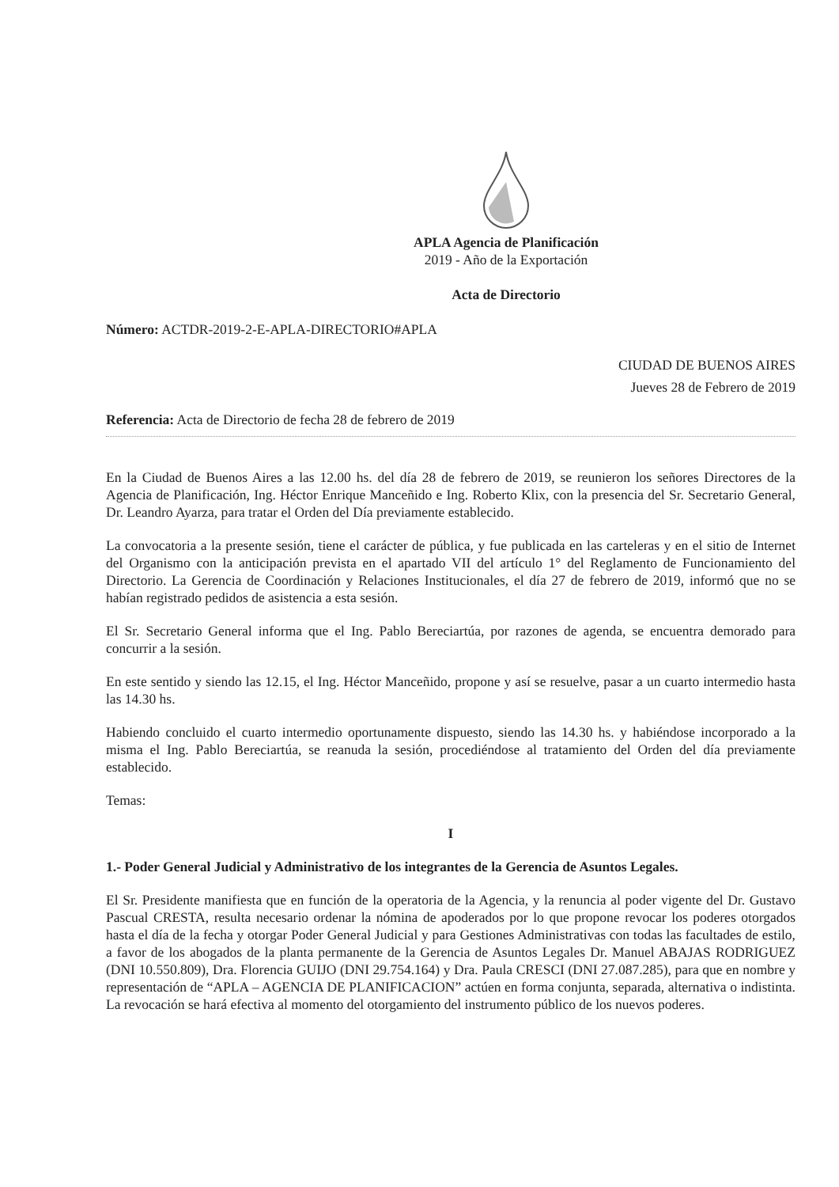APLA Agencia de Planificación
2019 - Año de la Exportación
Acta de Directorio
Número: ACTDR-2019-2-E-APLA-DIRECTORIO#APLA
CIUDAD DE BUENOS AIRES
Jueves 28 de Febrero de 2019
Referencia: Acta de Directorio de fecha 28 de febrero de 2019
En la Ciudad de Buenos Aires a las 12.00 hs. del día 28 de febrero de 2019, se reunieron los señores Directores de la Agencia de Planificación, Ing. Héctor Enrique Manceñido e Ing. Roberto Klix, con la presencia del Sr. Secretario General, Dr. Leandro Ayarza, para tratar el Orden del Día previamente establecido.
La convocatoria a la presente sesión, tiene el carácter de pública, y fue publicada en las carteleras y en el sitio de Internet del Organismo con la anticipación prevista en el apartado VII del artículo 1° del Reglamento de Funcionamiento del Directorio. La Gerencia de Coordinación y Relaciones Institucionales, el día 27 de febrero de 2019, informó que no se habían registrado pedidos de asistencia a esta sesión.
El Sr. Secretario General informa que el Ing. Pablo Bereciartúa, por razones de agenda, se encuentra demorado para concurrir a la sesión.
En este sentido y siendo las 12.15, el Ing. Héctor Manceñido, propone y así se resuelve, pasar a un cuarto intermedio hasta las 14.30 hs.
Habiendo concluido el cuarto intermedio oportunamente dispuesto, siendo las 14.30 hs. y habiéndose incorporado a la misma el Ing. Pablo Bereciartúa, se reanuda la sesión, procediéndose al tratamiento del Orden del día previamente establecido.
Temas:
I
1.- Poder General Judicial y Administrativo de los integrantes de la Gerencia de Asuntos Legales.
El Sr. Presidente manifiesta que en función de la operatoria de la Agencia, y la renuncia al poder vigente del Dr. Gustavo Pascual CRESTA, resulta necesario ordenar la nómina de apoderados por lo que propone revocar los poderes otorgados hasta el día de la fecha y otorgar Poder General Judicial y para Gestiones Administrativas con todas las facultades de estilo, a favor de los abogados de la planta permanente de la Gerencia de Asuntos Legales Dr. Manuel ABAJAS RODRIGUEZ (DNI 10.550.809), Dra. Florencia GUIJO (DNI 29.754.164) y Dra. Paula CRESCI (DNI 27.087.285), para que en nombre y representación de “APLA – AGENCIA DE PLANIFICACION” actúen en forma conjunta, separada, alternativa o indistinta. La revocación se hará efectiva al momento del otorgamiento del instrumento público de los nuevos poderes.